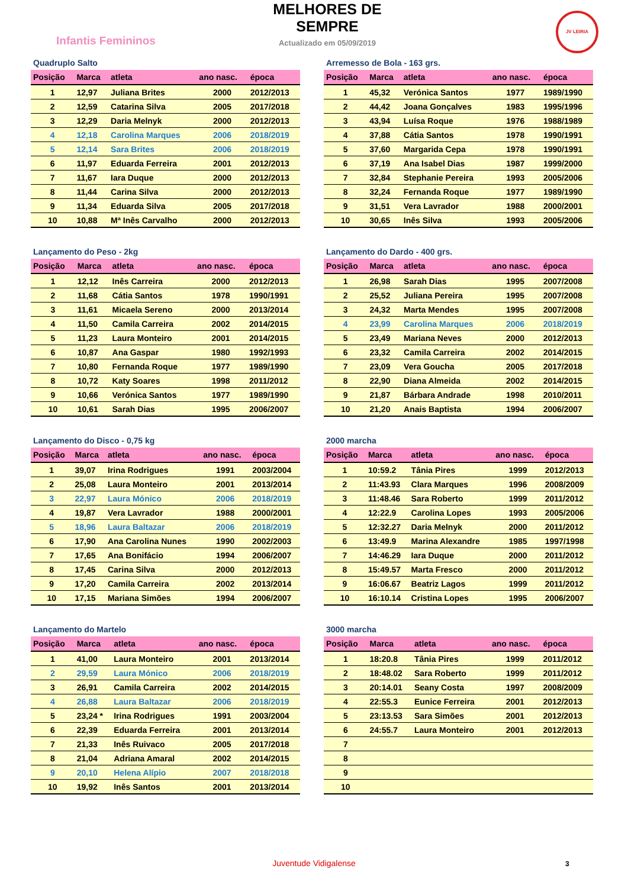Infantis Femininos
MELHORES DE SEMPRE
Actualizado em 05/09/2019
JV LEIRIA
Quadruplo Salto
| Posição | Marca | atleta | ano nasc. | época |
| --- | --- | --- | --- | --- |
| 1 | 12,97 | Juliana Brites | 2000 | 2012/2013 |
| 2 | 12,59 | Catarina Silva | 2005 | 2017/2018 |
| 3 | 12,29 | Daria Melnyk | 2000 | 2012/2013 |
| 4 | 12,18 | Carolina Marques | 2006 | 2018/2019 |
| 5 | 12,14 | Sara Brites | 2006 | 2018/2019 |
| 6 | 11,97 | Eduarda Ferreira | 2001 | 2012/2013 |
| 7 | 11,67 | Iara Duque | 2000 | 2012/2013 |
| 8 | 11,44 | Carina Silva | 2000 | 2012/2013 |
| 9 | 11,34 | Eduarda Silva | 2005 | 2017/2018 |
| 10 | 10,88 | Mª Inês Carvalho | 2000 | 2012/2013 |
Arremesso de Bola - 163 grs.
| Posição | Marca | atleta | ano nasc. | época |
| --- | --- | --- | --- | --- |
| 1 | 45,32 | Verónica Santos | 1977 | 1989/1990 |
| 2 | 44,42 | Joana Gonçalves | 1983 | 1995/1996 |
| 3 | 43,94 | Luísa Roque | 1976 | 1988/1989 |
| 4 | 37,88 | Cátia Santos | 1978 | 1990/1991 |
| 5 | 37,60 | Margarida Cepa | 1978 | 1990/1991 |
| 6 | 37,19 | Ana Isabel Dias | 1987 | 1999/2000 |
| 7 | 32,84 | Stephanie Pereira | 1993 | 2005/2006 |
| 8 | 32,24 | Fernanda Roque | 1977 | 1989/1990 |
| 9 | 31,51 | Vera Lavrador | 1988 | 2000/2001 |
| 10 | 30,65 | Inês Silva | 1993 | 2005/2006 |
Lançamento do Peso - 2kg
| Posição | Marca | atleta | ano nasc. | época |
| --- | --- | --- | --- | --- |
| 1 | 12,12 | Inês Carreira | 2000 | 2012/2013 |
| 2 | 11,68 | Cátia Santos | 1978 | 1990/1991 |
| 3 | 11,61 | Micaela Sereno | 2000 | 2013/2014 |
| 4 | 11,50 | Camila Carreira | 2002 | 2014/2015 |
| 5 | 11,23 | Laura Monteiro | 2001 | 2014/2015 |
| 6 | 10,87 | Ana Gaspar | 1980 | 1992/1993 |
| 7 | 10,80 | Fernanda Roque | 1977 | 1989/1990 |
| 8 | 10,72 | Katy Soares | 1998 | 2011/2012 |
| 9 | 10,66 | Verónica Santos | 1977 | 1989/1990 |
| 10 | 10,61 | Sarah Dias | 1995 | 2006/2007 |
Lançamento do Dardo - 400 grs.
| Posição | Marca | atleta | ano nasc. | época |
| --- | --- | --- | --- | --- |
| 1 | 26,98 | Sarah Dias | 1995 | 2007/2008 |
| 2 | 25,52 | Juliana Pereira | 1995 | 2007/2008 |
| 3 | 24,32 | Marta Mendes | 1995 | 2007/2008 |
| 4 | 23,99 | Carolina Marques | 2006 | 2018/2019 |
| 5 | 23,49 | Mariana Neves | 2000 | 2012/2013 |
| 6 | 23,32 | Camila Carreira | 2002 | 2014/2015 |
| 7 | 23,09 | Vera Goucha | 2005 | 2017/2018 |
| 8 | 22,90 | Diana Almeida | 2002 | 2014/2015 |
| 9 | 21,87 | Bárbara Andrade | 1998 | 2010/2011 |
| 10 | 21,20 | Anais Baptista | 1994 | 2006/2007 |
Lançamento do Disco - 0,75 kg
| Posição | Marca | atleta | ano nasc. | época |
| --- | --- | --- | --- | --- |
| 1 | 39,07 | Irina Rodrigues | 1991 | 2003/2004 |
| 2 | 25,08 | Laura Monteiro | 2001 | 2013/2014 |
| 3 | 22,97 | Laura Mónico | 2006 | 2018/2019 |
| 4 | 19,87 | Vera Lavrador | 1988 | 2000/2001 |
| 5 | 18,96 | Laura Baltazar | 2006 | 2018/2019 |
| 6 | 17,90 | Ana Carolina Nunes | 1990 | 2002/2003 |
| 7 | 17,65 | Ana Bonifácio | 1994 | 2006/2007 |
| 8 | 17,45 | Carina Silva | 2000 | 2012/2013 |
| 9 | 17,20 | Camila Carreira | 2002 | 2013/2014 |
| 10 | 17,15 | Mariana Simões | 1994 | 2006/2007 |
2000 marcha
| Posição | Marca | atleta | ano nasc. | época |
| --- | --- | --- | --- | --- |
| 1 | 10:59.2 | Tânia Pires | 1999 | 2012/2013 |
| 2 | 11:43.93 | Clara Marques | 1996 | 2008/2009 |
| 3 | 11:48.46 | Sara Roberto | 1999 | 2011/2012 |
| 4 | 12:22.9 | Carolina Lopes | 1993 | 2005/2006 |
| 5 | 12:32.27 | Daria Melnyk | 2000 | 2011/2012 |
| 6 | 13:49.9 | Marina Alexandre | 1985 | 1997/1998 |
| 7 | 14:46.29 | Iara Duque | 2000 | 2011/2012 |
| 8 | 15:49.57 | Marta Fresco | 2000 | 2011/2012 |
| 9 | 16:06.67 | Beatriz Lagos | 1999 | 2011/2012 |
| 10 | 16:10.14 | Cristina Lopes | 1995 | 2006/2007 |
Lançamento do Martelo
| Posição | Marca | atleta | ano nasc. | época |
| --- | --- | --- | --- | --- |
| 1 | 41,00 | Laura Monteiro | 2001 | 2013/2014 |
| 2 | 29,59 | Laura Mónico | 2006 | 2018/2019 |
| 3 | 26,91 | Camila Carreira | 2002 | 2014/2015 |
| 4 | 26,88 | Laura Baltazar | 2006 | 2018/2019 |
| 5 | 23,24 * | Irina Rodrigues | 1991 | 2003/2004 |
| 6 | 22,39 | Eduarda Ferreira | 2001 | 2013/2014 |
| 7 | 21,33 | Inês Ruivaco | 2005 | 2017/2018 |
| 8 | 21,04 | Adriana Amaral | 2002 | 2014/2015 |
| 9 | 20,10 | Helena Alípio | 2007 | 2018/2018 |
| 10 | 19,92 | Inês Santos | 2001 | 2013/2014 |
3000 marcha
| Posição | Marca | atleta | ano nasc. | época |
| --- | --- | --- | --- | --- |
| 1 | 18:20.8 | Tânia Pires | 1999 | 2011/2012 |
| 2 | 18:48.02 | Sara Roberto | 1999 | 2011/2012 |
| 3 | 20:14.01 | Seany Costa | 1997 | 2008/2009 |
| 4 | 22:55.3 | Eunice Ferreira | 2001 | 2012/2013 |
| 5 | 23:13.53 | Sara Simões | 2001 | 2012/2013 |
| 6 | 24:55.7 | Laura Monteiro | 2001 | 2012/2013 |
| 7 | | | | |
| 8 | | | | |
| 9 | | | | |
| 10 | | | | |
Juventude Vidigalense 3